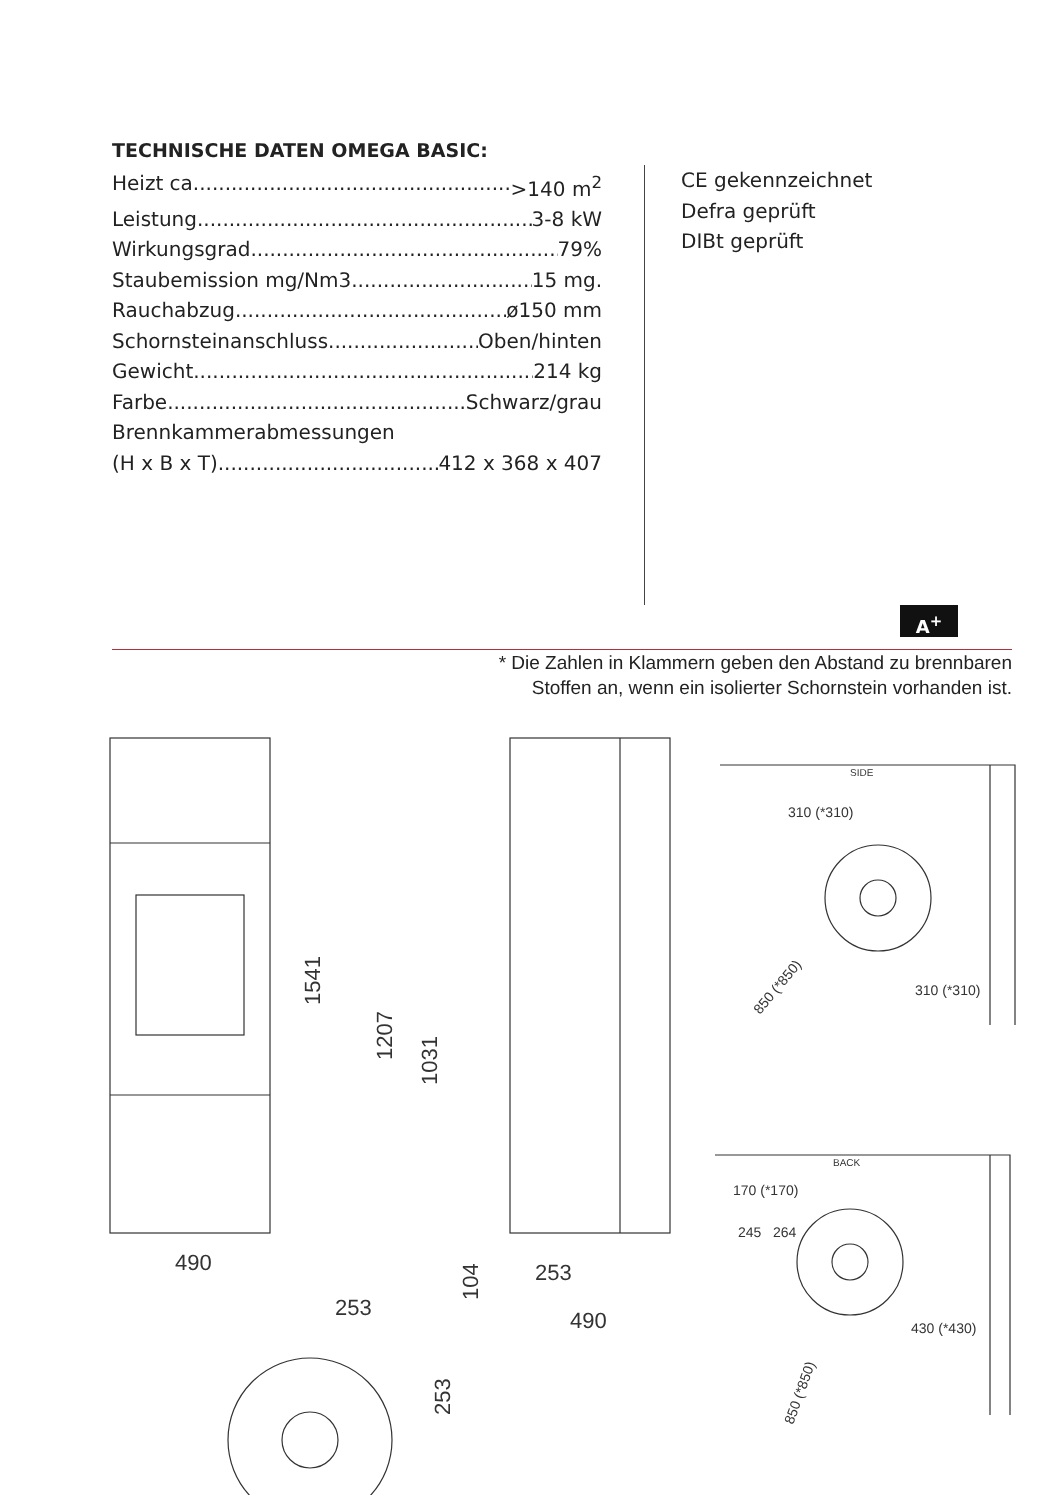TECHNISCHE DATEN OMEGA BASIC:
Heizt ca. >140 m<sup>2</sup>
Leistung 3-8 kW
Wirkungsgrad 79%
Staubemission mg/Nm3 15 mg.
Rauchabzug ø150 mm
Schornsteinanschluss Oben/hinten
Gewicht 214 kg
Farbe Schwarz/grau
Brennkammerabmessungen
(H x B x T) 412 x 368 x 407
CE gekennzeichnet
Defra geprüft
DIBt geprüft
A<sup>+</sup>
* Die Zahlen in Klammern geben den Abstand zu brennbaren
Stoffen an, wenn ein isolierter Schornstein vorhanden ist.
490
253
490
253
1541
1207
1031
104
253
SIDE
310 (*310)
310 (*310)
850 (*850)
BACK
170 (*170)
245
264
430 (*430)
850 (*850)